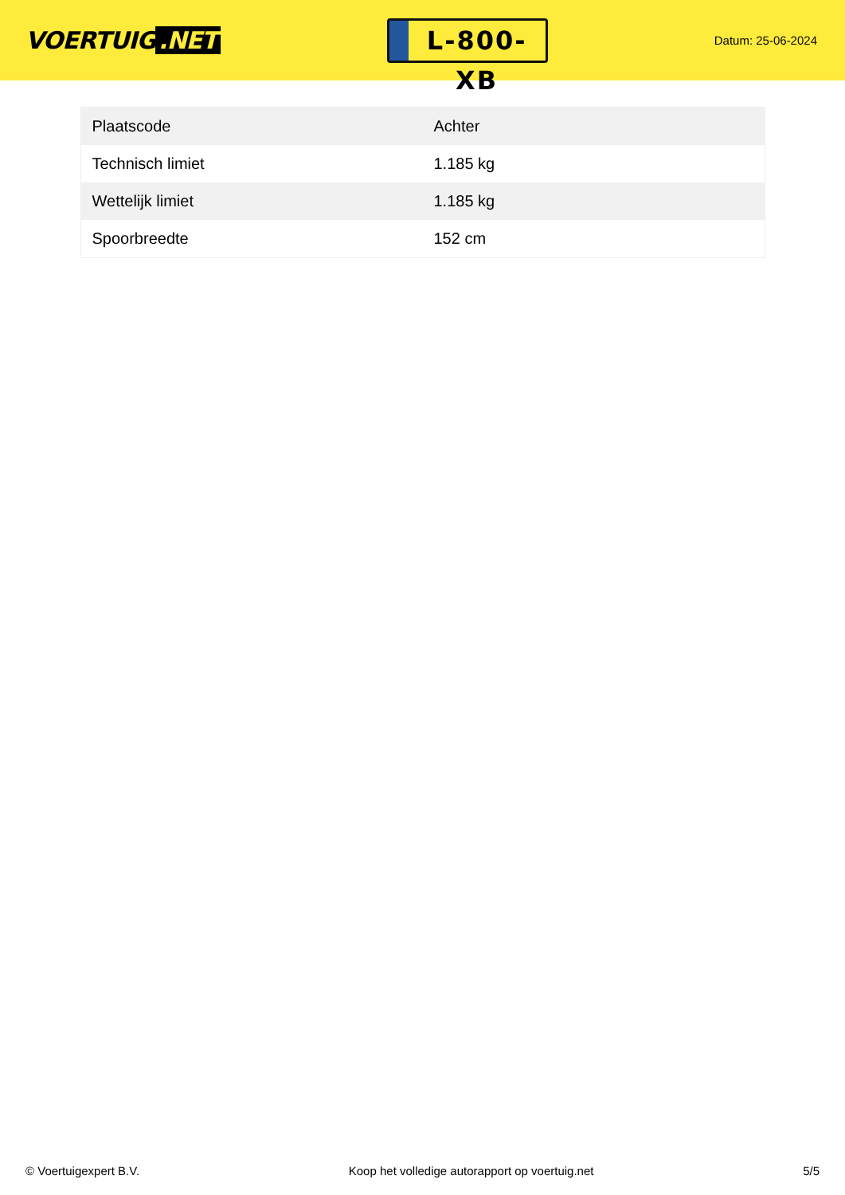VOERTUIG.NET
L-800-XB
Datum: 25-06-2024
| Plaatscode | Achter |
| Technisch limiet | 1.185 kg |
| Wettelijk limiet | 1.185 kg |
| Spoorbreedte | 152 cm |
© Voertuigexpert B.V. Koop het volledige autorapport op voertuig.net 5/5